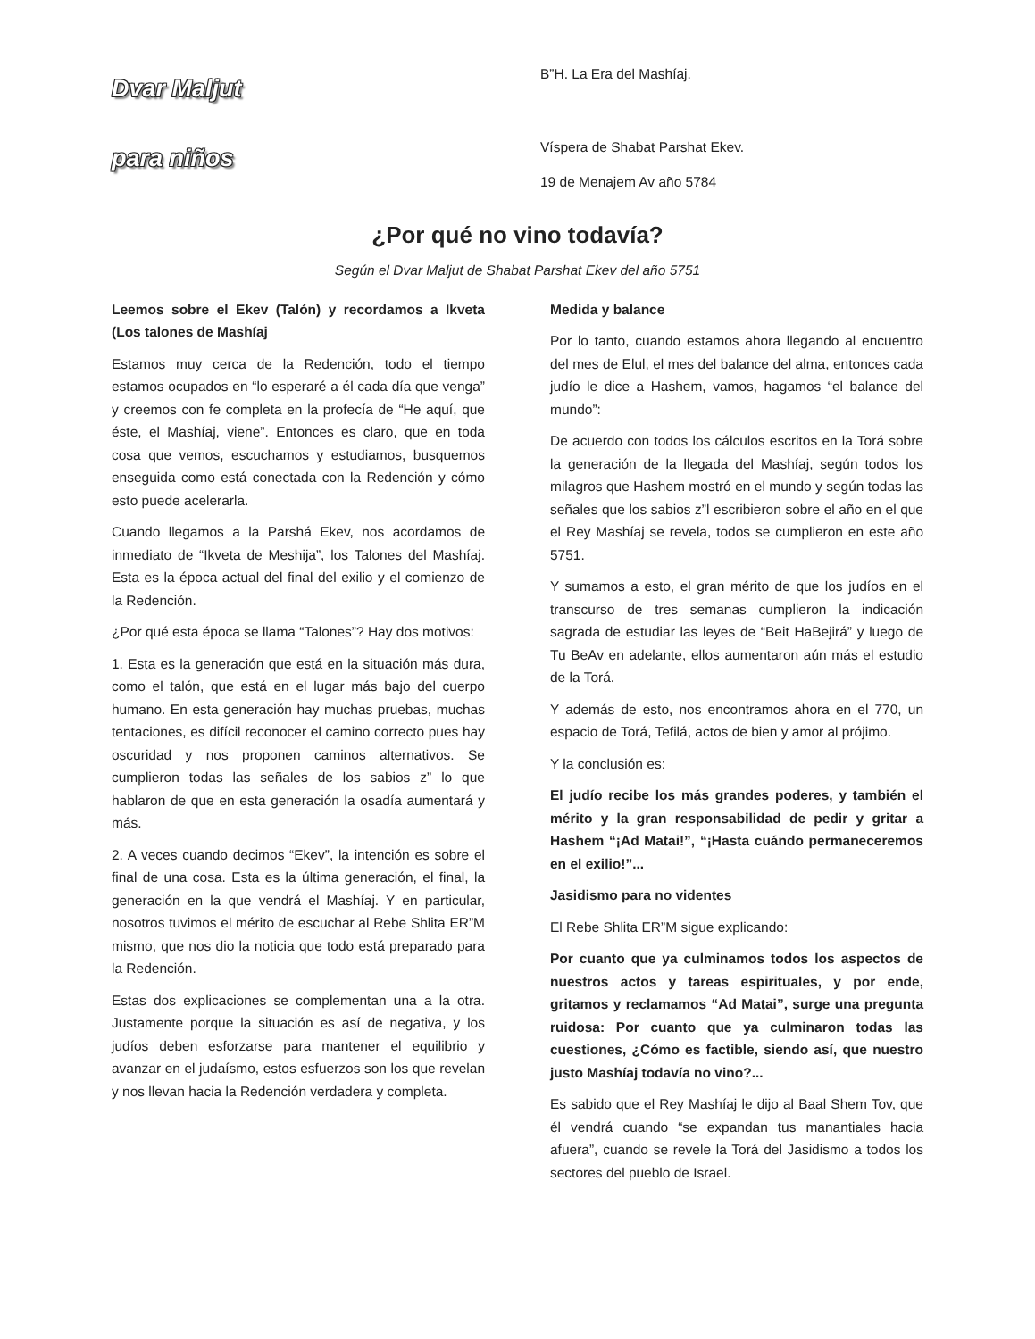Dvar Maljut
para niños
B”H. La Era del Mashíaj.
Víspera de Shabat Parshat Ekev.
19 de Menajem Av año 5784
¿Por qué no vino todavía?
Según el Dvar Maljut de Shabat Parshat Ekev del año 5751
Leemos sobre el Ekev (Talón) y recordamos a Ikveta (Los talones de Mashíaj
Estamos muy cerca de la Redención, todo el tiempo estamos ocupados en “lo esperaré a él cada día que venga” y creemos con fe completa en la profecía de “He aquí, que éste, el Mashíaj, viene”. Entonces es claro, que en toda cosa que vemos, escuchamos y estudiamos, busquemos enseguida como está conectada con la Redención y cómo esto puede acelerarla.
Cuando llegamos a la Parshá Ekev, nos acordamos de inmediato de “Ikveta de Meshija”, los Talones del Mashíaj. Esta es la época actual del final del exilio y el comienzo de la Redención.
¿Por qué esta época se llama “Talones”? Hay dos motivos:
1. Esta es la generación que está en la situación más dura, como el talón, que está en el lugar más bajo del cuerpo humano. En esta generación hay muchas pruebas, muchas tentaciones, es difícil reconocer el camino correcto pues hay oscuridad y nos proponen caminos alternativos. Se cumplieron todas las señales de los sabios z” lo que hablaron de que en esta generación la osadía aumentará y más.
2. A veces cuando decimos “Ekev”, la intención es sobre el final de una cosa. Esta es la última generación, el final, la generación en la que vendrá el Mashíaj. Y en particular, nosotros tuvimos el mérito de escuchar al Rebe Shlita ER”M mismo, que nos dio la noticia que todo está preparado para la Redención.
Estas dos explicaciones se complementan una a la otra. Justamente porque la situación es así de negativa, y los judíos deben esforzarse para mantener el equilibrio y avanzar en el judaísmo, estos esfuerzos son los que revelan y nos llevan hacia la Redención verdadera y completa.
Medida y balance
Por lo tanto, cuando estamos ahora llegando al encuentro del mes de Elul, el mes del balance del alma, entonces cada judío le dice a Hashem, vamos, hagamos “el balance del mundo”:
De acuerdo con todos los cálculos escritos en la Torá sobre la generación de la llegada del Mashíaj, según todos los milagros que Hashem mostró en el mundo y según todas las señales que los sabios z”l escribieron sobre el año en el que el Rey Mashíaj se revela, todos se cumplieron en este año 5751.
Y sumamos a esto, el gran mérito de que los judíos en el transcurso de tres semanas cumplieron la indicación sagrada de estudiar las leyes de “Beit HaBejirá” y luego de Tu BeAv en adelante, ellos aumentaron aún más el estudio de la Torá.
Y además de esto, nos encontramos ahora en el 770, un espacio de Torá, Tefilá, actos de bien y amor al prójimo.
Y la conclusión es:
El judío recibe los más grandes poderes, y también el mérito y la gran responsabilidad de pedir y gritar a Hashem “¡Ad Matai!”, “¡Hasta cuándo permaneceremos en el exilio!”...
Jasidismo para no videntes
El Rebe Shlita ER”M sigue explicando:
Por cuanto que ya culminamos todos los aspectos de nuestros actos y tareas espirituales, y por ende, gritamos y reclamamos “Ad Matai”, surge una pregunta ruidosa: Por cuanto que ya culminaron todas las cuestiones, ¿Cómo es factible, siendo así, que nuestro justo Mashíaj todavía no vino?...
Es sabido que el Rey Mashíaj le dijo al Baal Shem Tov, que él vendrá cuando “se expandan tus manantiales hacia afuera”, cuando se revele la Torá del Jasidismo a todos los sectores del pueblo de Israel.